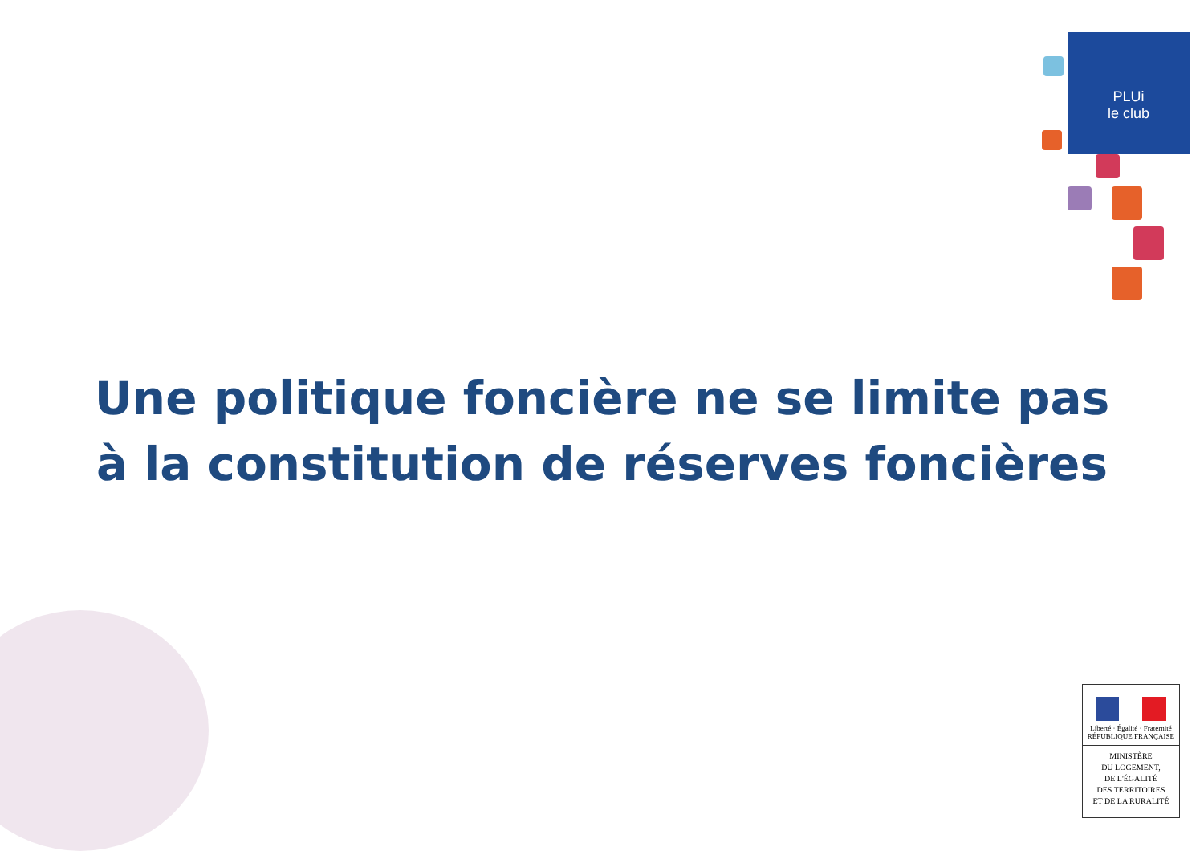PLUi
le club
Une politique foncière ne se limite pas
à la constitution de réserves foncières
Liberté · Égalité · Fraternité
RÉPUBLIQUE FRANÇAISE
MINISTÈRE
DU LOGEMENT,
DE L'ÉGALITÉ
DES TERRITOIRES
ET DE LA RURALITÉ